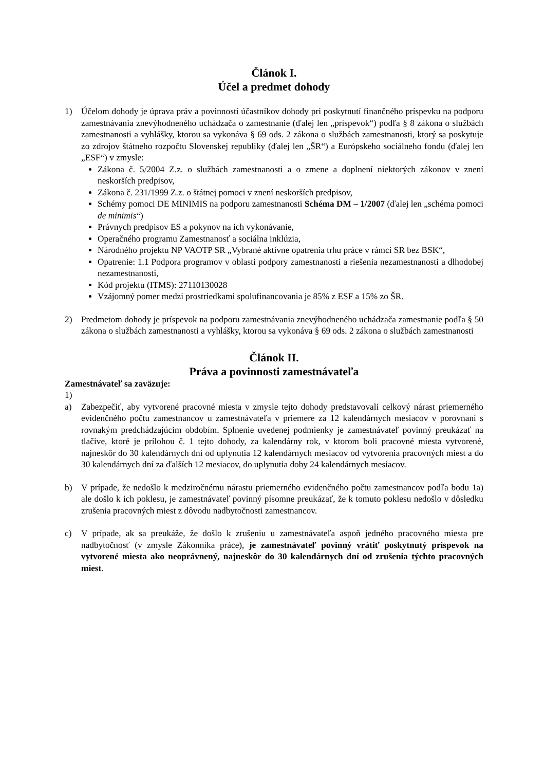Článok I.
Účel a predmet dohody
1) Účelom dohody je úprava práv a povinností účastníkov dohody pri poskytnutí finančného príspevku na podporu zamestnávania znevýhodneného uchádzača o zamestnanie (ďalej len „príspevok“) podľa § 8 zákona o službách zamestnanosti a vyhlášky, ktorou sa vykonáva § 69 ods. 2 zákona o službách zamestnanosti, ktorý sa poskytuje zo zdrojov štátneho rozpočtu Slovenskej republiky (ďalej len „ŠR“) a Európskeho sociálneho fondu (ďalej len „ESF“) v zmysle:
Zákona č. 5/2004 Z.z. o službách zamestnanosti a o zmene a doplnení niektorých zákonov v znení neskorších predpisov,
Zákona č. 231/1999 Z.z. o štátnej pomoci v znení neskorších predpisov,
Schémy pomoci DE MINIMIS na podporu zamestnanosti Schéma DM – 1/2007 (ďalej len „schéma pomoci de minimis“)
Právnych predpisov ES a pokynov na ich vykonávanie,
Operačného programu Zamestnanosť a sociálna inklúzia,
Národného projektu NP VAOTP SR „Vybrané aktívne opatrenia trhu práce v rámci SR bez BSK“,
Opatrenie: 1.1 Podpora programov v oblasti podpory zamestnanosti a riešenia nezamestnanosti a dlhodobej nezamestnanosti,
Kód projektu (ITMS): 27110130028
Vzájomný pomer medzi prostriedkami spolufinancovania je 85% z ESF a 15% zo ŠR.
2) Predmetom dohody je príspevok na podporu zamestnávania znevýhodneného uchádzača zamestnanie podľa § 50 zákona o službách zamestnanosti a vyhlášky, ktorou sa vykonáva § 69 ods. 2 zákona o službách zamestnanosti
Článok II.
Práva a povinnosti zamestnávateľa
Zamestnávateľ sa zaväzuje:
1)
a) Zabezpečiť, aby vytvorené pracovné miesta v zmysle tejto dohody predstavovali celkový nárast priemerného evidenčného počtu zamestnancov u zamestnávateľa v priemere za 12 kalendárnych mesiacov v porovnaní s rovnakým predchádzajúcim obdobím. Splnenie uvedenej podmienky je zamestnávateľ povinný preukázať na tlačive, ktoré je prílohou č. 1 tejto dohody, za kalendárny rok, v ktorom boli pracovné miesta vytvorené, najneskôr do 30 kalendárnych dní od uplynutia 12 kalendárnych mesiacov od vytvorenia pracovných miest a do 30 kalendárnych dní za ďalších 12 mesiacov, do uplynutia doby 24 kalendárnych mesiacov.
b) V prípade, že nedošlo k medziročnému nárastu priemerného evidenčného počtu zamestnancov podľa bodu 1a) ale došlo k ich poklesu, je zamestnávateľ povinný písomne preukázať, že k tomuto poklesu nedošlo v dôsledku zrušenia pracovných miest z dôvodu nadbytočnosti zamestnancov.
c) V prípade, ak sa preukáže, že došlo k zrušeniu u zamestnávateľa aspoň jedného pracovného miesta pre nadbytočnosť (v zmysle Zákonníka práce), je zamestnávateľ povinný vrátiť poskytnutý príspevok na vytvorené miesta ako neoprávnený, najneskôr do 30 kalendárnych dní od zrušenia týchto pracovných miest.